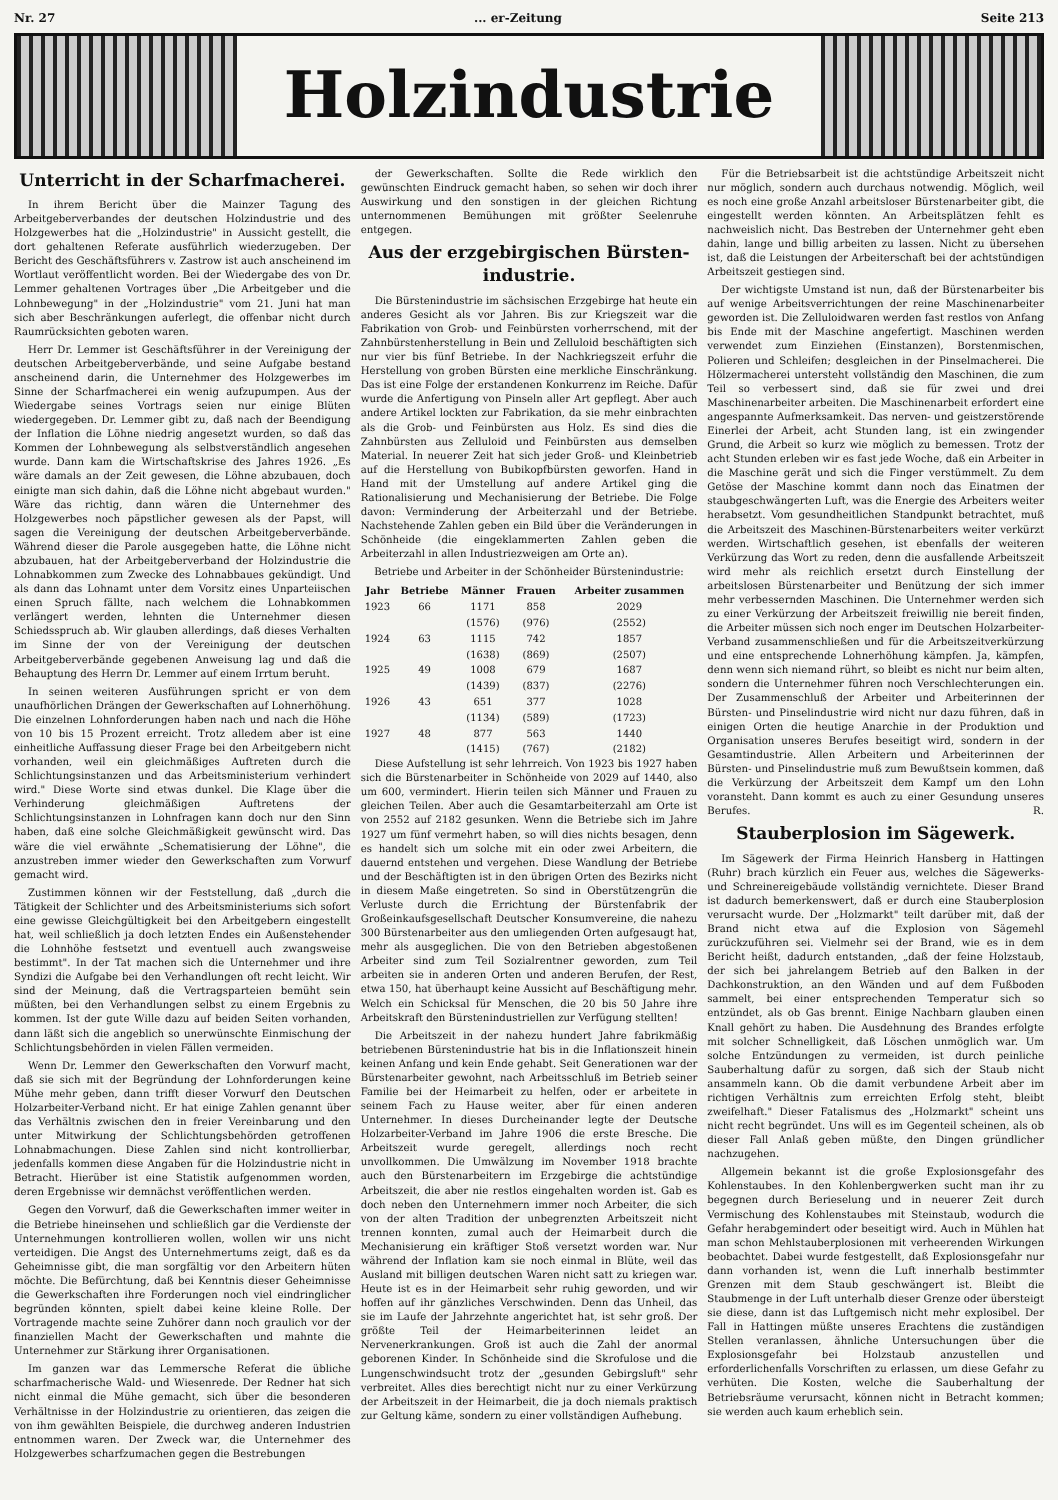Nr. 27... er-Zeitung Seite 213
Holzindustrie
Unterricht in der Scharfmacherei.
In ihrem Bericht über die Mainzer Tagung des Arbeitgeberverbandes der deutschen Holzindustrie und des Holzgewerbes hat die „Holzindustrie" in Aussicht gestellt, die dort gehaltenen Referate ausführlich wiederzugeben. Der Bericht des Geschäftsführers v. Zastrow ist auch anscheinend im Wortlaut veröffentlicht worden. Bei der Wiedergabe des von Dr. Lemmer gehaltenen Vortrages über „Die Arbeitgeber und die Lohnbewegung" in der „Holzindustrie" vom 21. Juni hat man sich aber Beschränkungen auferlegt, die offenbar nicht durch Raumrücksichten geboten waren.
Herr Dr. Lemmer ist Geschäftsführer in der Vereinigung der deutschen Arbeitgeberverbände, und seine Aufgabe bestand anscheinend darin, die Unternehmer des Holzgewerbes im Sinne der Scharfmacherei ein wenig aufzupumpen. Aus der Wiedergabe seines Vortrags seien nur einige Blüten wiedergegeben. Dr. Lemmer gibt zu, daß nach der Beendigung der Inflation die Löhne niedrig angesetzt wurden, so daß das Kommen der Lohnbewegung als selbstverständlich angesehen wurde. Dann kam die Wirtschaftskrise des Jahres 1926. „Es wäre damals an der Zeit gewesen, die Löhne abzubauen, doch einigte man sich dahin, daß die Löhne nicht abgebaut wurden." Wäre das richtig, dann wären die Unternehmer des Holzgewerbes noch päpstlicher gewesen als der Papst, will sagen die Vereinigung der deutschen Arbeitgeberverbände. Während dieser die Parole ausgegeben hatte, die Löhne nicht abzubauen, hat der Arbeitgeberverband der Holzindustrie die Lohnabkommen zum Zwecke des Lohnabbaues gekündigt. Und als dann das Lohnamt unter dem Vorsitz eines Unparteiischen einen Spruch fällte, nach welchem die Lohnabkommen verlängert werden, lehnten die Unternehmer diesen Schiedsspruch ab. Wir glauben allerdings, daß dieses Verhalten im Sinne der von der Vereinigung der deutschen Arbeitgeberverbände gegebenen Anweisung lag und daß die Behauptung des Herrn Dr. Lemmer auf einem Irrtum beruht.
In seinen weiteren Ausführungen spricht er von dem unaufhörlichen Drängen der Gewerkschaften auf Lohnerhöhung. Die einzelnen Lohnforderungen haben nach und nach die Höhe von 10 bis 15 Prozent erreicht. Trotz alledem aber ist eine einheitliche Auffassung dieser Frage bei den Arbeitgebern nicht vorhanden, weil ein gleichmäßiges Auftreten durch die Schlichtungsinstanzen und das Arbeitsministerium verhindert wird." Diese Worte sind etwas dunkel. Die Klage über die Verhinderung gleichmäßigen Auftretens der Schlichtungsinstanzen in Lohnfragen kann doch nur den Sinn haben, daß eine solche Gleichmäßigkeit gewünscht wird. Das wäre die viel erwähnte „Schematisierung der Löhne", die anzustreben immer wieder den Gewerkschaften zum Vorwurf gemacht wird.
Zustimmen können wir der Feststellung, daß „durch die Tätigkeit der Schlichter und des Arbeitsministeriums sich sofort eine gewisse Gleichgültigkeit bei den Arbeitgebern eingestellt hat, weil schließlich ja doch letzten Endes ein Außenstehender die Lohnhöhe festsetzt und eventuell auch zwangsweise bestimmt". In der Tat machen sich die Unternehmer und ihre Syndizi die Aufgabe bei den Verhandlungen oft recht leicht. Wir sind der Meinung, daß die Vertragsparteien bemüht sein müßten, bei den Verhandlungen selbst zu einem Ergebnis zu kommen. Ist der gute Wille dazu auf beiden Seiten vorhanden, dann läßt sich die angeblich so unerwünschte Einmischung der Schlichtungsbehörden in vielen Fällen vermeiden.
Wenn Dr. Lemmer den Gewerkschaften den Vorwurf macht, daß sie sich mit der Begründung der Lohnforderungen keine Mühe mehr geben, dann trifft dieser Vorwurf den Deutschen Holzarbeiter-Verband nicht. Er hat einige Zahlen genannt über das Verhältnis zwischen den in freier Vereinbarung und den unter Mitwirkung der Schlichtungsbehörden getroffenen Lohnabmachungen. Diese Zahlen sind nicht kontrollierbar, jedenfalls kommen diese Angaben für die Holzindustrie nicht in Betracht. Hierüber ist eine Statistik aufgenommen worden, deren Ergebnisse wir demnächst veröffentlichen werden.
Gegen den Vorwurf, daß die Gewerkschaften immer weiter in die Betriebe hineinsehen und schließlich gar die Verdienste der Unternehmungen kontrollieren wollen, wollen wir uns nicht verteidigen. Die Angst des Unternehmertums zeigt, daß es da Geheimnisse gibt, die man sorgfältig vor den Arbeitern hüten möchte. Die Befürchtung, daß bei Kenntnis dieser Geheimnisse die Gewerkschaften ihre Forderungen noch viel eindringlicher begründen könnten, spielt dabei keine kleine Rolle. Der Vortragende machte seine Zuhörer dann noch graulich vor der finanziellen Macht der Gewerkschaften und mahnte die Unternehmer zur Stärkung ihrer Organisationen.
Im ganzen war das Lemmersche Referat die übliche scharfmacherische Wald- und Wiesenrede. Der Redner hat sich nicht einmal die Mühe gemacht, sich über die besonderen Verhältnisse in der Holzindustrie zu orientieren, das zeigen die von ihm gewählten Beispiele, die durchweg anderen Industrien entnommen waren. Der Zweck war, die Unternehmer des Holzgewerbes scharfzumachen gegen die Bestrebungen
der Gewerkschaften. Sollte die Rede wirklich den gewünschten Eindruck gemacht haben, so sehen wir doch ihrer Auswirkung und den sonstigen in der gleichen Richtung unternommenen Bemühungen mit größter Seelenruhe entgegen.
Aus der erzgebirgischen Bürsten-industrie.
Die Bürstenindustrie im sächsischen Erzgebirge hat heute ein anderes Gesicht als vor Jahren. Bis zur Kriegszeit war die Fabrikation von Grob- und Feinbürsten vorherrschend, mit der Zahnbürstenherstellung in Bein und Zelluloid beschäftigten sich nur vier bis fünf Betriebe. In der Nachkriegszeit erfuhr die Herstellung von groben Bürsten eine merkliche Einschränkung. Das ist eine Folge der erstandenen Konkurrenz im Reiche. Dafür wurde die Anfertigung von Pinseln aller Art gepflegt. Aber auch andere Artikel lockten zur Fabrikation, da sie mehr einbrachten als die Grob- und Feinbürsten aus Holz. Es sind dies die Zahnbürsten aus Zelluloid und Feinbürsten aus demselben Material. In neuerer Zeit hat sich jeder Groß- und Kleinbetrieb auf die Herstellung von Bubikopfbürsten geworfen. Hand in Hand mit der Umstellung auf andere Artikel ging die Rationalisierung und Mechanisierung der Betriebe. Die Folge davon: Verminderung der Arbeiterzahl und der Betriebe. Nachstehende Zahlen geben ein Bild über die Veränderungen in Schönheide (die eingeklammerten Zahlen geben die Arbeiterzahl in allen Industriezweigen am Orte an).
Betriebe und Arbeiter in der Schönheider Bürstenindustrie:
| Jahr | Betriebe | Männer | Frauen | Arbeiter zusammen |
| --- | --- | --- | --- | --- |
| 1923 | 66 | 1171 | 858 | 2029 |
| | | (1576) | (976) | (2552) |
| 1924 | 63 | 1115 | 742 | 1857 |
| | | (1638) | (869) | (2507) |
| 1925 | 49 | 1008 | 679 | 1687 |
| | | (1439) | (837) | (2276) |
| 1926 | 43 | 651 | 377 | 1028 |
| | | (1134) | (589) | (1723) |
| 1927 | 48 | 877 | 563 | 1440 |
| | | (1415) | (767) | (2182) |
Diese Aufstellung ist sehr lehrreich. Von 1923 bis 1927 haben sich die Bürstenarbeiter in Schönheide von 2029 auf 1440, also um 600, vermindert. Hierin teilen sich Männer und Frauen zu gleichen Teilen. Aber auch die Gesamtarbeiterzahl am Orte ist von 2552 auf 2182 gesunken. Wenn die Betriebe sich im Jahre 1927 um fünf vermehrt haben, so will dies nichts besagen, denn es handelt sich um solche mit ein oder zwei Arbeitern, die dauernd entstehen und vergehen. Diese Wandlung der Betriebe und der Beschäftigten ist in den übrigen Orten des Bezirks nicht in diesem Maße eingetreten. So sind in Oberstützengrün die Verluste durch die Errichtung der Bürstenfabrik der Großeinkaufsgesellschaft Deutscher Konsumvereine, die nahezu 300 Bürstenarbeiter aus den umliegenden Orten aufgesaugt hat, mehr als ausgeglichen. Die von den Betrieben abgestoßenen Arbeiter sind zum Teil Sozialrentner geworden, zum Teil arbeiten sie in anderen Orten und anderen Berufen, der Rest, etwa 150, hat überhaupt keine Aussicht auf Beschäftigung mehr. Welch ein Schicksal für Menschen, die 20 bis 50 Jahre ihre Arbeitskraft den Bürstenindustriellen zur Verfügung stellten!
Die Arbeitszeit in der nahezu hundert Jahre fabrikmäßig betriebenen Bürstenindustrie hat bis in die Inflationszeit hinein keinen Anfang und kein Ende gehabt. Seit Generationen war der Bürstenarbeiter gewohnt, nach Arbeitsschluß im Betrieb seiner Familie bei der Heimarbeit zu helfen, oder er arbeitete in seinem Fach zu Hause weiter, aber für einen anderen Unternehmer. In dieses Durcheinander legte der Deutsche Holzarbeiter-Verband im Jahre 1906 die erste Bresche. Die Arbeitszeit wurde geregelt, allerdings noch recht unvollkommen. Die Umwälzung im November 1918 brachte auch den Bürstenarbeitern im Erzgebirge die achtstündige Arbeitszeit, die aber nie restlos eingehalten worden ist. Gab es doch neben den Unternehmern immer noch Arbeiter, die sich von der alten Tradition der unbegrenzten Arbeitszeit nicht trennen konnten, zumal auch der Heimarbeit durch die Mechanisierung ein kräftiger Stoß versetzt worden war. Nur während der Inflation kam sie noch einmal in Blüte, weil das Ausland mit billigen deutschen Waren nicht satt zu kriegen war. Heute ist es in der Heimarbeit sehr ruhig geworden, und wir hoffen auf ihr gänzliches Verschwinden. Denn das Unheil, das sie im Laufe der Jahrzehnte angerichtet hat, ist sehr groß. Der größte Teil der Heimarbeiterinnen leidet an Nervenerkrankungen. Groß ist auch die Zahl der anormal geborenen Kinder. In Schönheide sind die Skrofulose und die Lungenschwindsucht trotz der „gesunden Gebirgsluft" sehr verbreitet. Alles dies berechtigt nicht nur zu einer Verkürzung der Arbeitszeit in der Heimarbeit, die ja doch niemals praktisch zur Geltung käme, sondern zu einer vollständigen Aufhebung.
Für die Betriebsarbeit ist die achtstündige Arbeitszeit nicht nur möglich, sondern auch durchaus notwendig. Möglich, weil es noch eine große Anzahl arbeitsloser Bürstenarbeiter gibt, die eingestellt werden könnten. An Arbeitsplätzen fehlt es nachweislich nicht. Das Bestreben der Unternehmer geht eben dahin, lange und billig arbeiten zu lassen. Nicht zu übersehen ist, daß die Leistungen der Arbeiterschaft bei der achtstündigen Arbeitszeit gestiegen sind.
Der wichtigste Umstand ist nun, daß der Bürstenarbeiter bis auf wenige Arbeitsverrichtungen der reine Maschinenarbeiter geworden ist. Die Zelluloidwaren werden fast restlos von Anfang bis Ende mit der Maschine angefertigt. Maschinen werden verwendet zum Einziehen (Einstanzen), Borstenmischen, Polieren und Schleifen; desgleichen in der Pinselmacherei. Die Hölzermacherei untersteht vollständig den Maschinen, die zum Teil so verbessert sind, daß sie für zwei und drei Maschinenarbeiter arbeiten. Die Maschinenarbeit erfordert eine angespannte Aufmerksamkeit. Das nerven- und geistzerstörende Einerlei der Arbeit, acht Stunden lang, ist ein zwingender Grund, die Arbeit so kurz wie möglich zu bemessen. Trotz der acht Stunden erleben wir es fast jede Woche, daß ein Arbeiter in die Maschine gerät und sich die Finger verstümmelt. Zu dem Getöse der Maschine kommt dann noch das Einatmen der staubgeschwängerten Luft, was die Energie des Arbeiters weiter herabsetzt. Vom gesundheitlichen Standpunkt betrachtet, muß die Arbeitszeit des Maschinen-Bürstenarbeiters weiter verkürzt werden. Wirtschaftlich gesehen, ist ebenfalls der weiteren Verkürzung das Wort zu reden, denn die ausfallende Arbeitszeit wird mehr als reichlich ersetzt durch Einstellung der arbeitslosen Bürstenarbeiter und Benützung der sich immer mehr verbessernden Maschinen. Die Unternehmer werden sich zu einer Verkürzung der Arbeitszeit freiwillig nie bereit finden, die Arbeiter müssen sich noch enger im Deutschen Holzarbeiter-Verband zusammenschließen und für die Arbeitszeitverkürzung und eine entsprechende Lohnerhöhung kämpfen. Ja, kämpfen, denn wenn sich niemand rührt, so bleibt es nicht nur beim alten, sondern die Unternehmer führen noch Verschlechterungen ein. Der Zusammenschluß der Arbeiter und Arbeiterinnen der Bürsten- und Pinselindustrie wird nicht nur dazu führen, daß in einigen Orten die heutige Anarchie in der Produktion und Organisation unseres Berufes beseitigt wird, sondern in der Gesamtindustrie. Allen Arbeitern und Arbeiterinnen der Bürsten- und Pinselindustrie muß zum Bewußtsein kommen, daß die Verkürzung der Arbeitszeit dem Kampf um den Lohn voransteht. Dann kommt es auch zu einer Gesundung unseres Berufes. R.
Stauberplosion im Sägewerk.
Im Sägewerk der Firma Heinrich Hansberg in Hattingen (Ruhr) brach kürzlich ein Feuer aus, welches die Sägewerks- und Schreinereigebäude vollständig vernichtete. Dieser Brand ist dadurch bemerkenswert, daß er durch eine Stauberplosion verursacht wurde. Der „Holzmarkt" teilt darüber mit, daß der Brand nicht etwa auf die Explosion von Sägemehl zurückzuführen sei. Vielmehr sei der Brand, wie es in dem Bericht heißt, dadurch entstanden, „daß der feine Holzstaub, der sich bei jahrelangem Betrieb auf den Balken in der Dachkonstruktion, an den Wänden und auf dem Fußboden sammelt, bei einer entsprechenden Temperatur sich so entzündet, als ob Gas brennt. Einige Nachbarn glauben einen Knall gehört zu haben. Die Ausdehnung des Brandes erfolgte mit solcher Schnelligkeit, daß Löschen unmöglich war. Um solche Entzündungen zu vermeiden, ist durch peinliche Sauberhaltung dafür zu sorgen, daß sich der Staub nicht ansammeln kann. Ob die damit verbundene Arbeit aber im richtigen Verhältnis zum erreichten Erfolg steht, bleibt zweifelhaft." Dieser Fatalismus des „Holzmarkt" scheint uns nicht recht begründet. Uns will es im Gegenteil scheinen, als ob dieser Fall Anlaß geben müßte, den Dingen gründlicher nachzugehen.
Allgemein bekannt ist die große Explosionsgefahr des Kohlenstaubes. In den Kohlenbergwerken sucht man ihr zu begegnen durch Berieselung und in neuerer Zeit durch Vermischung des Kohlenstaubes mit Steinstaub, wodurch die Gefahr herabgemindert oder beseitigt wird. Auch in Mühlen hat man schon Mehlstauberplosionen mit verheerenden Wirkungen beobachtet. Dabei wurde festgestellt, daß Explosionsgefahr nur dann vorhanden ist, wenn die Luft innerhalb bestimmter Grenzen mit dem Staub geschwängert ist. Bleibt die Staubmenge in der Luft unterhalb dieser Grenze oder übersteigt sie diese, dann ist das Luftgemisch nicht mehr explosibel. Der Fall in Hattingen müßte unseres Erachtens die zuständigen Stellen veranlassen, ähnliche Untersuchungen über die Explosionsgefahr bei Holzstaub anzustellen und erforderlichenfalls Vorschriften zu erlassen, um diese Gefahr zu verhüten. Die Kosten, welche die Sauberhaltung der Betriebsräume verursacht, können nicht in Betracht kommen; sie werden auch kaum erheblich sein.